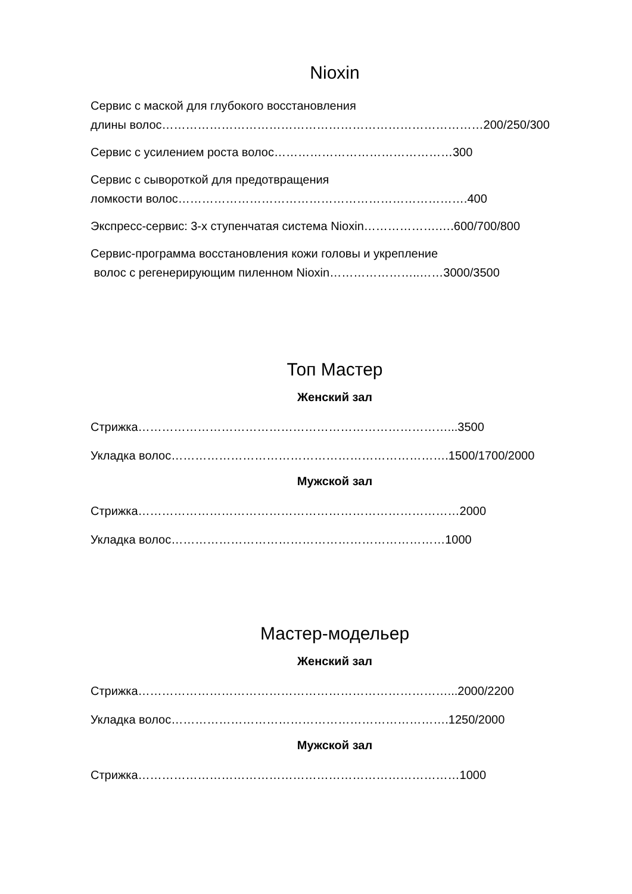Nioxin
Сервис с маской для глубокого восстановления
длины волос………………………………………………………………………200/250/300
Сервис с усилением роста волос………………………………………300
Сервис с сывороткой для предотвращения
ломкости волос……………………………………………………………….400
Экспресс-сервис: 3-х ступенчатая система Nioxin……………….….600/700/800
Сервис-программа восстановления кожи головы и укрепление
волос с регенерирующим пиленном Nioxin…………………..……3000/3500
Топ Мастер
Женский зал
Стрижка……………………………………………………………………...3500
Укладка волос…………………………………………………………….1500/1700/2000
Мужской зал
Стрижка………………………………………………………………………2000
Укладка волос……………………………………………………………1000
Мастер-модельер
Женский зал
Стрижка……………………………………………………………………...2000/2200
Укладка волос…………………………………………………………….1250/2000
Мужской зал
Стрижка………………………………………………………………………1000